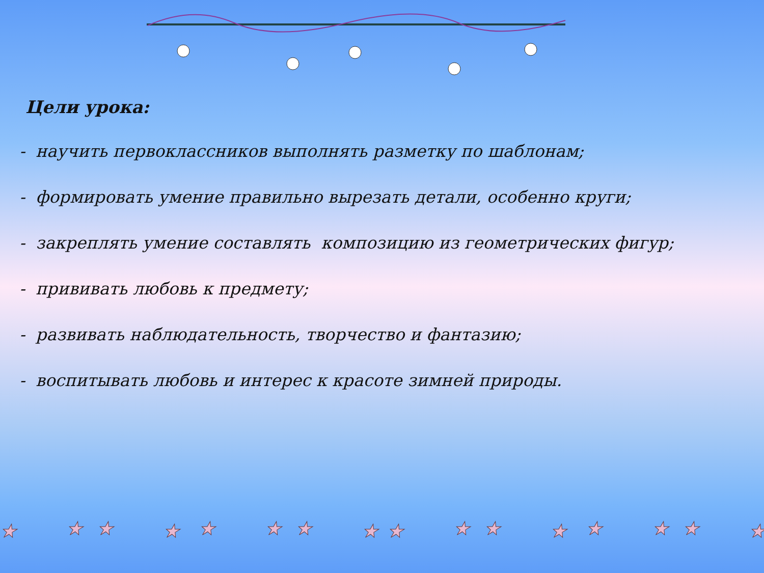Цели урока:
- научить первоклассников выполнять разметку по шаблонам;
- формировать умение правильно вырезать детали, особенно круги;
- закреплять умение составлять композицию из геометрических фигур;
- прививать любовь к предмету;
- развивать наблюдательность, творчество и фантазию;
- воспитывать любовь и интерес к красоте зимней природы.
★
★
★
★
★
★
★
★
★
★
★
★
★
★
★
★